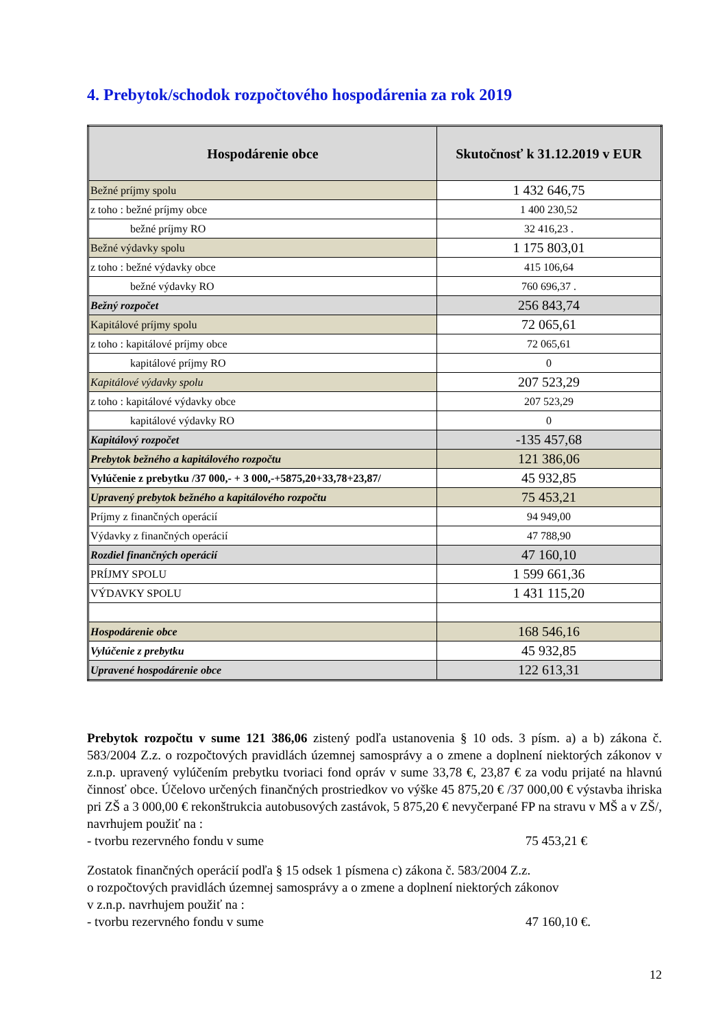4. Prebytok/schodok rozpočtového hospodárenia za rok 2019
| Hospodárenie obce | Skutočnosť k 31.12.2019 v EUR |
| --- | --- |
| Bežné príjmy spolu | 1 432 646,75 |
| z toho : bežné príjmy obce | 1 400 230,52 |
| bežné príjmy RO | 32 416,23 . |
| Bežné výdavky spolu | 1 175 803,01 |
| z toho : bežné výdavky obce | 415 106,64 |
| bežné výdavky RO | 760 696,37 . |
| Bežný rozpočet | 256 843,74 |
| Kapitálové príjmy spolu | 72 065,61 |
| z toho : kapitálové príjmy obce | 72 065,61 |
| kapitálové príjmy RO | 0 |
| Kapitálové výdavky spolu | 207 523,29 |
| z toho : kapitálové výdavky obce | 207 523,29 |
| kapitálové výdavky RO | 0 |
| Kapitálový rozpočet | -135 457,68 |
| Prebytok bežného a kapitálového rozpočtu | 121 386,06 |
| Vylúčenie z prebytku /37 000,- + 3 000,-+5875,20+33,78+23,87/ | 45 932,85 |
| Upravený prebytok bežného a kapitálového rozpočtu | 75 453,21 |
| Príjmy z finančných operácií | 94 949,00 |
| Výdavky z finančných operácií | 47 788,90 |
| Rozdiel finančných operácií | 47 160,10 |
| PRÍJMY SPOLU | 1 599 661,36 |
| VÝDAVKY SPOLU | 1 431 115,20 |
| Hospodárenie obce | 168 546,16 |
| Vylúčenie z prebytku | 45 932,85 |
| Upravené hospodárenie obce | 122 613,31 |
Prebytok rozpočtu v sume 121 386,06 zistený podľa ustanovenia § 10 ods. 3 písm. a) a b) zákona č. 583/2004 Z.z. o rozpočtových pravidlách územnej samosprávy a o zmene a doplnení niektorých zákonov v z.n.p. upravený vylúčením prebytku tvoriaci fond opráv v sume 33,78 €, 23,87 € za vodu prijaté na hlavnú činnosť obce. Účelovo určených finančných prostriedkov vo výške 45 875,20 € /37 000,00 € výstavba ihriska pri ZŠ a 3 000,00 € rekonštrukcia autobusových zastávok, 5 875,20 € nevyčerpané FP na stravu v MŠ a v ZŠ/, navrhujem použiť na :
- tvorbu rezervného fondu v sume
75 453,21 €
Zostatok finančných operácií podľa § 15 odsek 1 písmena c) zákona č. 583/2004 Z.z.
o rozpočtových pravidlách územnej samosprávy a o zmene a doplnení niektorých zákonov
v z.n.p. navrhujem použiť na :
- tvorbu rezervného fondu v sume
47 160,10 €.
12